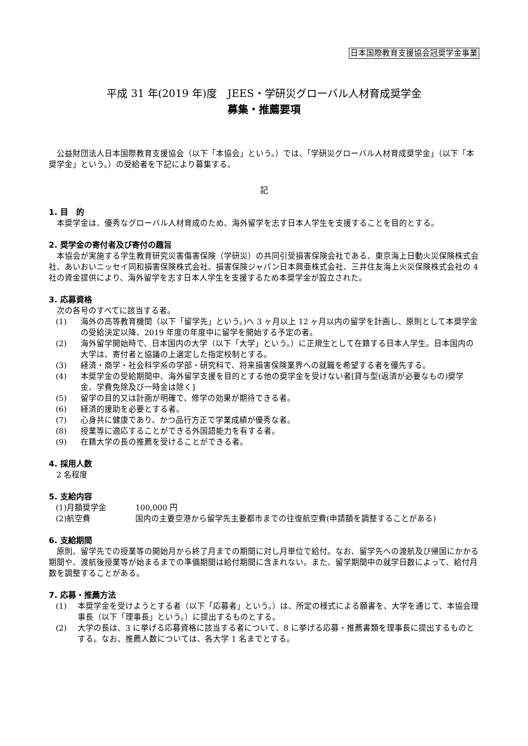日本国際教育支援協会冠奨学金事業
平成 31 年(2019 年)度　JEES・学研災グローバル人材育成奨学金
募集・推薦要項
公益財団法人日本国際教育支援協会（以下「本協会」という。）では、「学研災グローバル人材育成奨学金」（以下「本奨学金」という。）の受給者を下記により募集する。
記
1. 目　的
本奨学金は、優秀なグローバル人材育成のため、海外留学を志す日本人学生を支援することを目的とする。
2. 奨学金の寄付者及び寄付の趣旨
本協会が実施する学生教育研究災害傷害保険（学研災）の共同引受損害保険会社である、東京海上日動火災保険株式会社、あいおいニッセイ同和損害保険株式会社、損害保険ジャパン日本興亜株式会社、三井住友海上火災保険株式会社の 4 社の資金提供により、海外留学を志す日本人学生を支援するため本奨学金が設立された。
3. 応募資格
次の各号のすべてに該当する者。
(1) 海外の高等教育機関（以下「留学先」という。)へ 3 ヶ月以上 12 ヶ月以内の留学を計画し、原則として本奨学金の受給決定以降、2019 年度の年度中に留学を開始する予定の者。
(2) 海外留学開始時で、日本国内の大学（以下「大学」という。）に正規生として在籍する日本人学生。日本国内の大学は、寄付者と協議の上選定した指定校制とする。
(3) 経済・商学・社会科学系の学部・研究科で、将来損害保険業界への就職を希望する者を優先する。
(4) 本奨学金の受給期間中、海外留学支援を目的とする他の奨学金を受けない者[貸与型(返済が必要なもの)奨学金、学費免除及び一時金は除く]
(5) 留学の目的又は計画が明確で、修学の効果が期待できる者。
(6) 経済的援助を必要とする者。
(7) 心身共に健康であり、かつ品行方正で学業成績が優秀な者。
(8) 授業等に適応することができる外国語能力を有する者。
(9) 在籍大学の長の推薦を受けることができる者。
4. 採用人数
2 名程度
5. 支給内容
(1)月額奨学金 100,000 円
(2)航空費 国内の主要空港から留学先主要都市までの往復航空費(申請額を調整することがある)
6. 支給期間
原則、留学先での授業等の開始月から終了月までの期間に対し月単位で給付。なお、留学先への渡航及び帰国にかかる期間や、渡航後授業等が始まるまでの準備期間は給付期間に含まれない。また、留学期間中の就学日数によって、給付月数を調整することがある。
7. 応募・推薦方法
(1) 本奨学金を受けようとする者（以下「応募者」という。）は、所定の様式による願書を、大学を通じて、本協会理事長（以下「理事長」という。）に提出するものとする。
(2) 大学の長は、3 に挙げる応募資格に該当する者について、8 に挙げる応募・推薦書類を理事長に提出するものとする。なお、推薦人数については、各大学 1 名までとする。